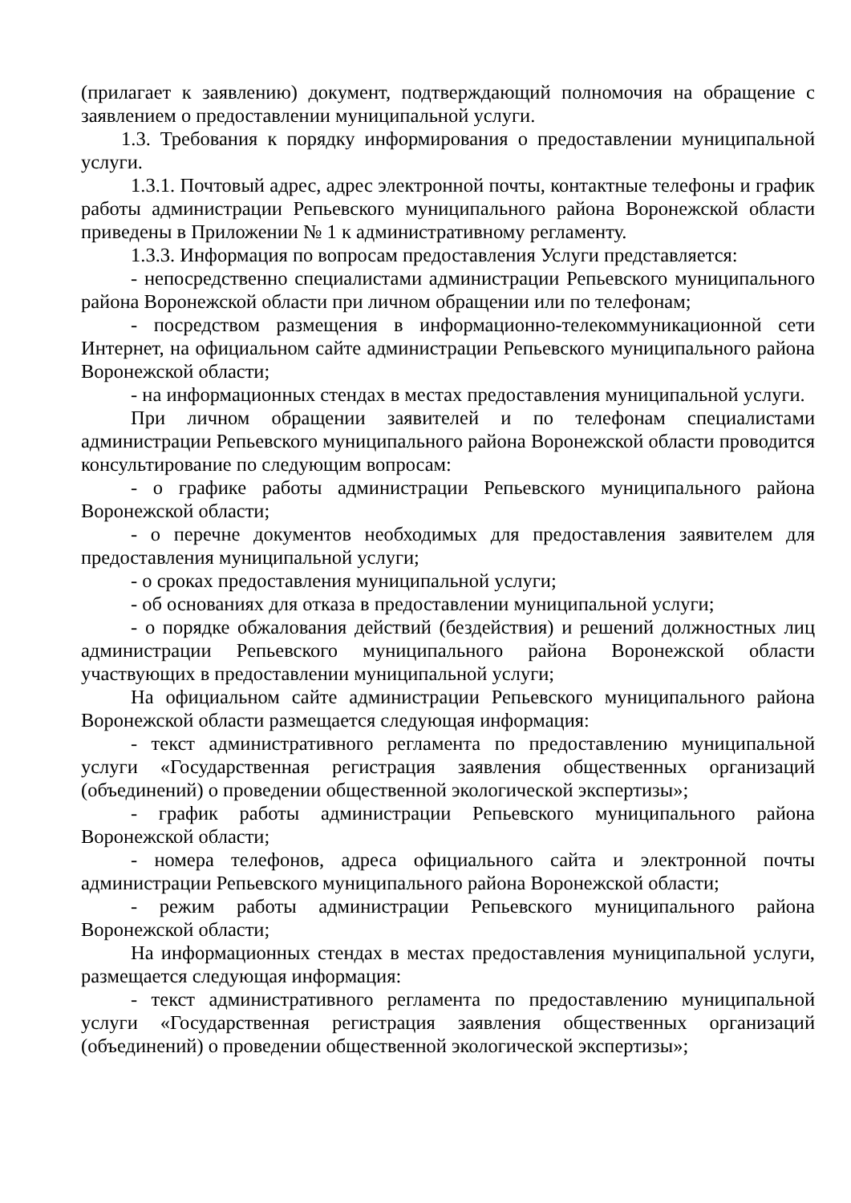(прилагает к заявлению) документ, подтверждающий полномочия на обращение с заявлением о предоставлении муниципальной услуги.
1.3. Требования к порядку информирования о предоставлении муниципальной услуги.
1.3.1. Почтовый адрес, адрес электронной почты, контактные телефоны и график работы администрации Репьевского муниципального района Воронежской области приведены в Приложении № 1 к административному регламенту.
1.3.3. Информация по вопросам предоставления Услуги представляется:
- непосредственно специалистами администрации Репьевского муниципального района Воронежской области при личном обращении или по телефонам;
- посредством размещения в информационно-телекоммуникационной сети Интернет, на официальном сайте администрации Репьевского муниципального района Воронежской области;
- на информационных стендах в местах предоставления муниципальной услуги.
При личном обращении заявителей и по телефонам специалистами администрации Репьевского муниципального района Воронежской области проводится консультирование по следующим вопросам:
- о графике работы администрации Репьевского муниципального района Воронежской области;
- о перечне документов необходимых для предоставления заявителем для предоставления муниципальной услуги;
- о сроках предоставления муниципальной услуги;
- об основаниях для отказа в предоставлении муниципальной услуги;
- о порядке обжалования действий (бездействия) и решений должностных лиц администрации Репьевского муниципального района Воронежской области участвующих в предоставлении муниципальной услуги;
На официальном сайте администрации Репьевского муниципального района Воронежской области размещается следующая информация:
- текст административного регламента по предоставлению муниципальной услуги «Государственная регистрация заявления общественных организаций (объединений) о проведении общественной экологической экспертизы»;
- график работы администрации Репьевского муниципального района Воронежской области;
- номера телефонов, адреса официального сайта и электронной почты администрации Репьевского муниципального района Воронежской области;
- режим работы администрации Репьевского муниципального района Воронежской области;
На информационных стендах в местах предоставления муниципальной услуги, размещается следующая информация:
- текст административного регламента по предоставлению муниципальной услуги «Государственная регистрация заявления общественных организаций (объединений) о проведении общественной экологической экспертизы»;